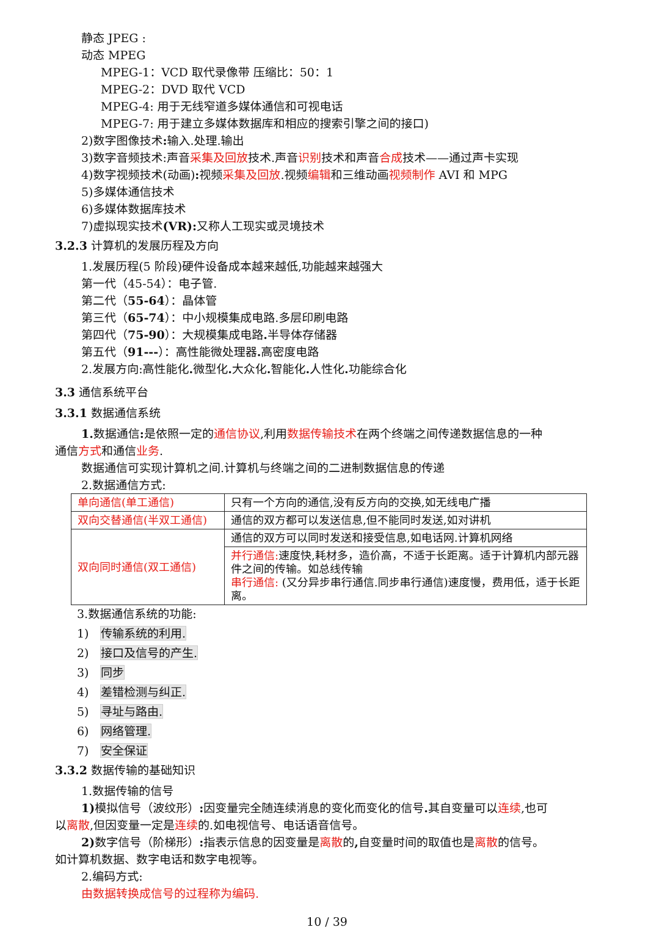静态 JPEG :
动态 MPEG
MPEG-1：VCD 取代录像带 压缩比：50：1
MPEG-2：DVD 取代 VCD
MPEG-4: 用于无线窄道多媒体通信和可视电话
MPEG-7: 用于建立多媒体数据库和相应的搜索引擎之间的接口)
2)数字图像技术: 输入.处理.输出
3)数字音频技术:声音采集及回放技术.声音识别技术和声音合成技术——通过声卡实现
4)数字视频技术(动画): 视频采集及回放.视频编辑和三维动画视频制作 AVI 和 MPG
5)多媒体通信技术
6)多媒体数据库技术
7)虚拟现实技术(VR): 又称人工现实或灵境技术
3.2.3 计算机的发展历程及方向
1.发展历程(5 阶段)硬件设备成本越来越低,功能越来越强大
第一代（45-54）：电子管.
第二代（55-64）：晶体管
第三代（65-74）：中小规模集成电路.多层印刷电路
第四代（75-90）：大规模集成电路. 半导体存储器
第五代（91---）：高性能微处理器. 高密度电路
2.发展方向:高性能化. 微型化. 大众化. 智能化. 人性化. 功能综合化
3.3 通信系统平台
3.3.1 数据通信系统
1. 数据通信: 是依照一定的通信协议,利用数据传输技术在两个终端之间传递数据信息的一种
通信方式和通信业务.
数据通信可实现计算机之间.计算机与终端之间的二进制数据信息的传递
2.数据通信方式:
| 单向通信(单工通信) | 只有一个方向的通信,没有反方向的交换,如无线电广播 |
| 双向交替通信(半双工通信) | 通信的双方都可以发送信息,但不能同时发送,如对讲机 |
| 双向同时通信(双工通信) | 通信的双方可以同时发送和接受信息,如电话网.计算机网络 |
| | 并行通信: 速度快,耗材多，造价高，不适于长距离。适于计算机内部元器件之间的传输。如总线传输 串行通信: (又分异步串行通信.同步串行通信)速度慢，费用低，适于长距离。 |
3.数据通信系统的功能:
1) 传输系统的利用.
2) 接口及信号的产生.
3) 同步
4) 差错检测与纠正.
5) 寻址与路由.
6) 网络管理.
7) 安全保证
3.3.2 数据传输的基础知识
1.数据传输的信号
1) 模拟信号（波纹形）: 因变量完全随连续消息的变化而变化的信号. 其自变量可以连续,也可
以离散,但因变量一定是连续的.如电视信号、电话语音信号。
2) 数字信号（阶梯形）: 指表示信息的因变量是离散的, 自变量时间的取值也是离散的信号。
如计算机数据、数字电话和数字电视等。
2.编码方式:
由数据转换成信号的过程称为编码.
10 / 39